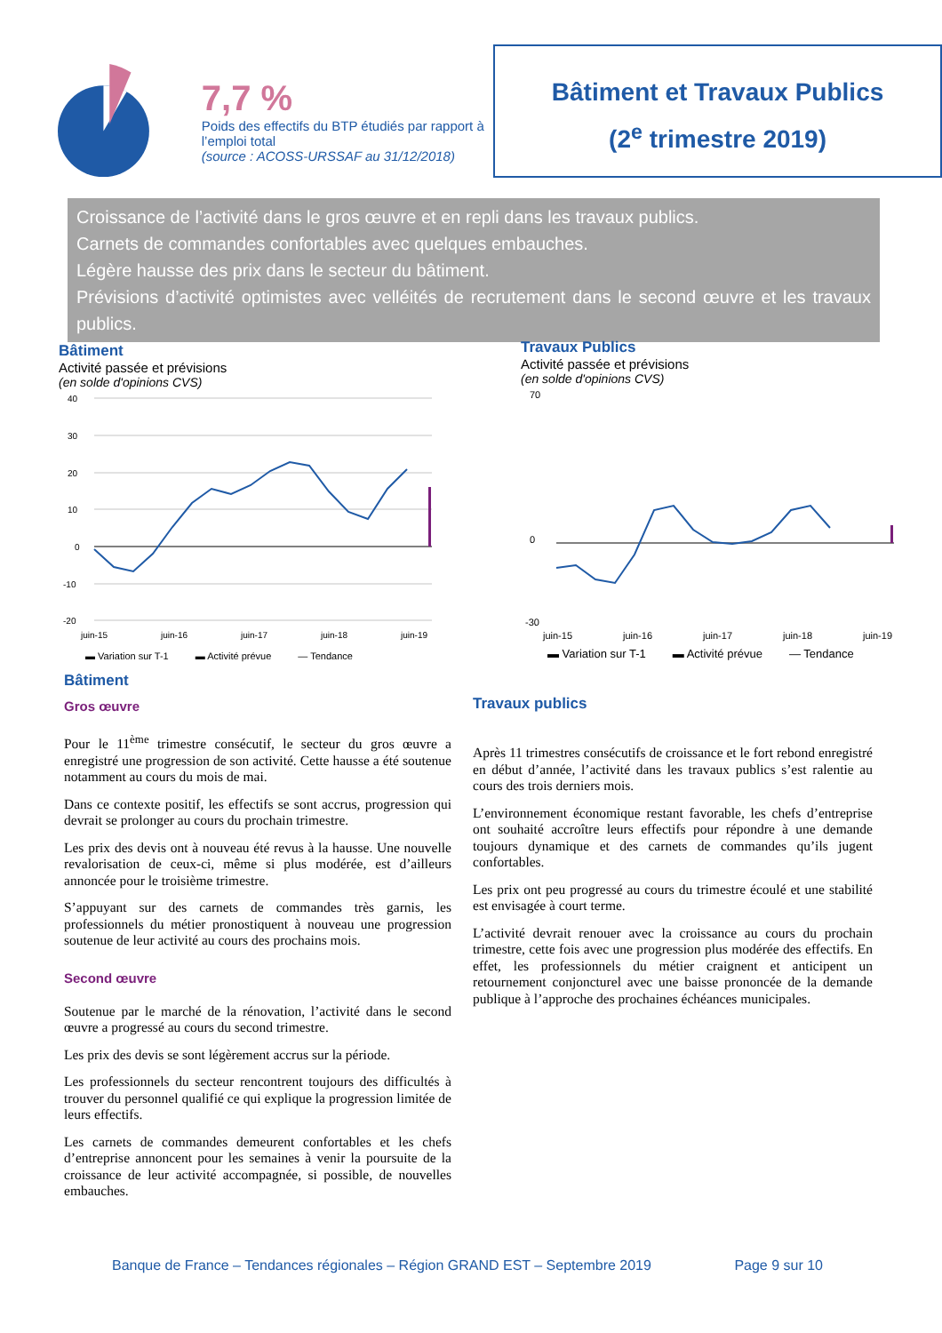7,7 %
Poids des effectifs du BTP étudiés par rapport à l’emploi total
(source : ACOSS-URSSAF au 31/12/2018)
Bâtiment et Travaux Publics
(2<sup>e</sup> trimestre 2019)
Croissance de l’activité dans le gros œuvre et en repli dans les travaux publics.
Carnets de commandes confortables avec quelques embauches.
Légère hausse des prix dans le secteur du bâtiment.
Prévisions d’activité optimistes avec velléités de recrutement dans le second œuvre et les travaux publics.
Bâtiment
Activité passée et prévisions
(en solde d'opinions CVS)
40
30
20
10
0
-10
-20
juin-15
juin-16
juin-17
juin-18
juin-19
▬ Variation sur T-1 ▬ Activité prévue — Tendance
Travaux Publics
Activité passée et prévisions
(en solde d'opinions CVS)
70
0
-30
juin-15
juin-16
juin-17
juin-18
juin-19
▬ Variation sur T-1 ▬ Activité prévue — Tendance
Bâtiment
Gros œuvre
Pour le 11<sup>ème</sup> trimestre consécutif, le secteur du gros œuvre a enregistré une progression de son activité. Cette hausse a été soutenue notamment au cours du mois de mai.
Dans ce contexte positif, les effectifs se sont accrus, progression qui devrait se prolonger au cours du prochain trimestre.
Les prix des devis ont à nouveau été revus à la hausse. Une nouvelle revalorisation de ceux-ci, même si plus modérée, est d’ailleurs annoncée pour le troisième trimestre.
S’appuyant sur des carnets de commandes très garnis, les professionnels du métier pronostiquent à nouveau une progression soutenue de leur activité au cours des prochains mois.
Second œuvre
Soutenue par le marché de la rénovation, l’activité dans le second œuvre a progressé au cours du second trimestre.
Les prix des devis se sont légèrement accrus sur la période.
Les professionnels du secteur rencontrent toujours des difficultés à trouver du personnel qualifié ce qui explique la progression limitée de leurs effectifs.
Les carnets de commandes demeurent confortables et les chefs d’entreprise annoncent pour les semaines à venir la poursuite de la croissance de leur activité accompagnée, si possible, de nouvelles embauches.
Travaux publics
Après 11 trimestres consécutifs de croissance et le fort rebond enregistré en début d’année, l’activité dans les travaux publics s’est ralentie au cours des trois derniers mois.
L’environnement économique restant favorable, les chefs d’entreprise ont souhaité accroître leurs effectifs pour répondre à une demande toujours dynamique et des carnets de commandes qu’ils jugent confortables.
Les prix ont peu progressé au cours du trimestre écoulé et une stabilité est envisagée à court terme.
L’activité devrait renouer avec la croissance au cours du prochain trimestre, cette fois avec une progression plus modérée des effectifs. En effet, les professionnels du métier craignent et anticipent un retournement conjoncturel avec une baisse prononcée de la demande publique à l’approche des prochaines échéances municipales.
Banque de France – Tendances régionales – Région GRAND EST – Septembre 2019 Page 9 sur 10